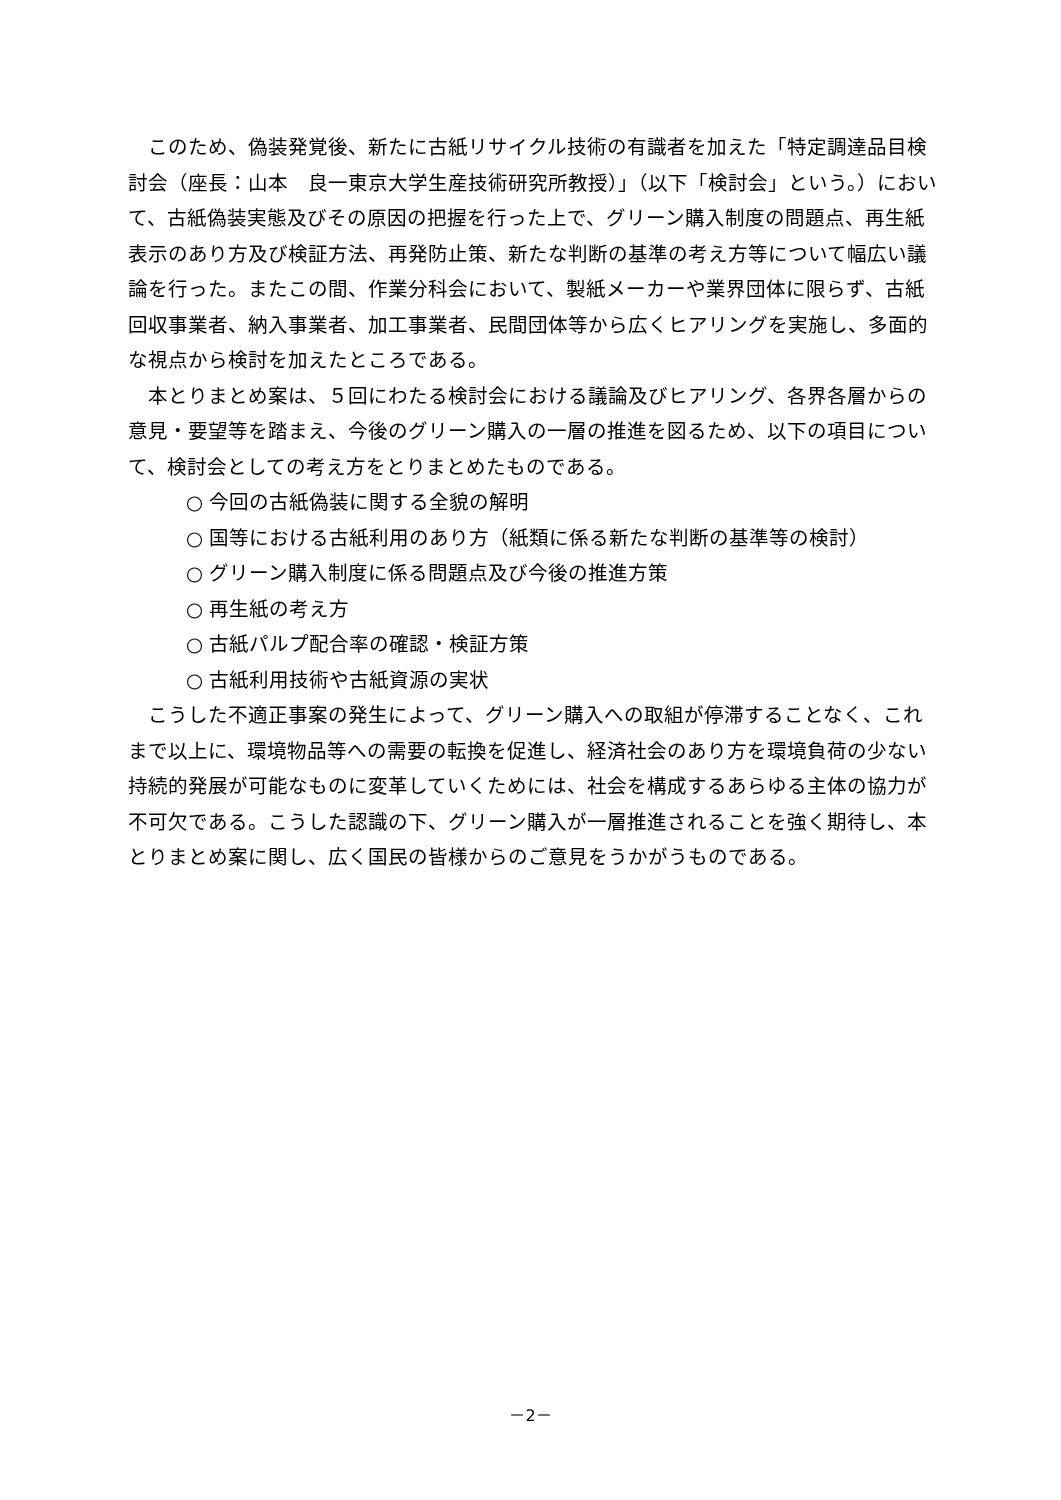このため、偽装発覚後、新たに古紙リサイクル技術の有識者を加えた「特定調達品目検討会（座長：山本　良一東京大学生産技術研究所教授）」（以下「検討会」という。）において、古紙偽装実態及びその原因の把握を行った上で、グリーン購入制度の問題点、再生紙表示のあり方及び検証方法、再発防止策、新たな判断の基準の考え方等について幅広い議論を行った。またこの間、作業分科会において、製紙メーカーや業界団体に限らず、古紙回収事業者、納入事業者、加工事業者、民間団体等から広くヒアリングを実施し、多面的な視点から検討を加えたところである。
本とりまとめ案は、５回にわたる検討会における議論及びヒアリング、各界各層からの意見・要望等を踏まえ、今後のグリーン購入の一層の推進を図るため、以下の項目について、検討会としての考え方をとりまとめたものである。
○ 今回の古紙偽装に関する全貌の解明
○ 国等における古紙利用のあり方（紙類に係る新たな判断の基準等の検討）
○ グリーン購入制度に係る問題点及び今後の推進方策
○ 再生紙の考え方
○ 古紙パルプ配合率の確認・検証方策
○ 古紙利用技術や古紙資源の実状
こうした不適正事案の発生によって、グリーン購入への取組が停滞することなく、これまで以上に、環境物品等への需要の転換を促進し、経済社会のあり方を環境負荷の少ない持続的発展が可能なものに変革していくためには、社会を構成するあらゆる主体の協力が不可欠である。こうした認識の下、グリーン購入が一層推進されることを強く期待し、本とりまとめ案に関し、広く国民の皆様からのご意見をうかがうものである。
－2－